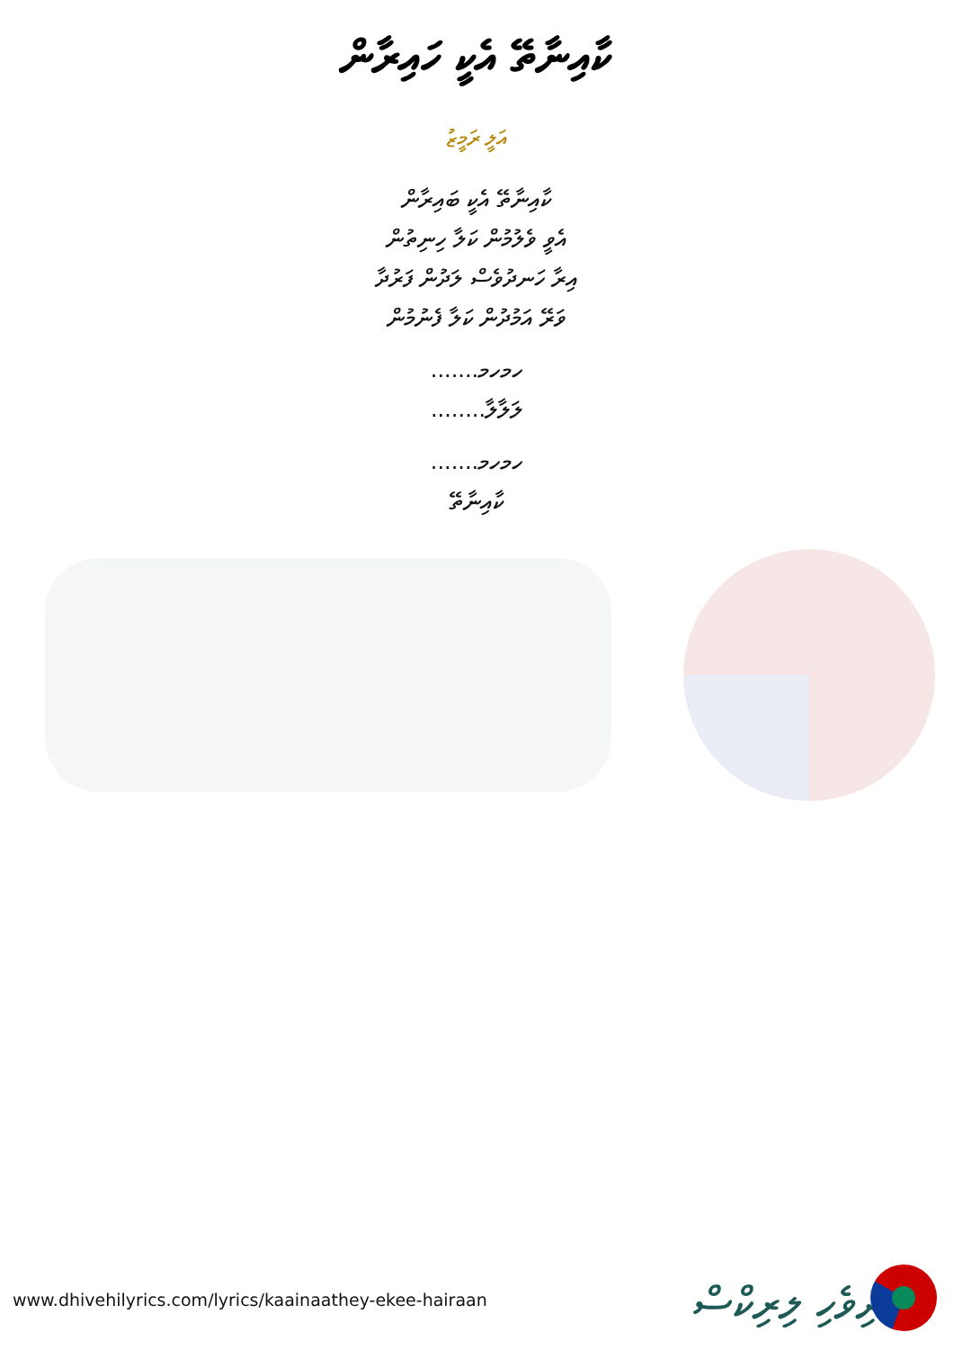ކާއިނާތޭ އެކީ ހައިރާން
އަލީ ރަމީޒު
ކާއިނާތޭ އެކީ ބައިރާން
އެވީ ވެލުމުން ކަލާ ހިނިތުން
އިރާ ހަނދުވެސް ލަދުން ފަރުދާ
ވަރޭ އަމުދުން ކަލާ ފެނުމުން
ހމހމ.......
ލަލާލާ........
ހމހމ.......
ކާއިނާތޭ
www.dhivehilyrics.com/lyrics/kaainaathey-ekee-hairaan
ދިވެހި ލިރިކްސް